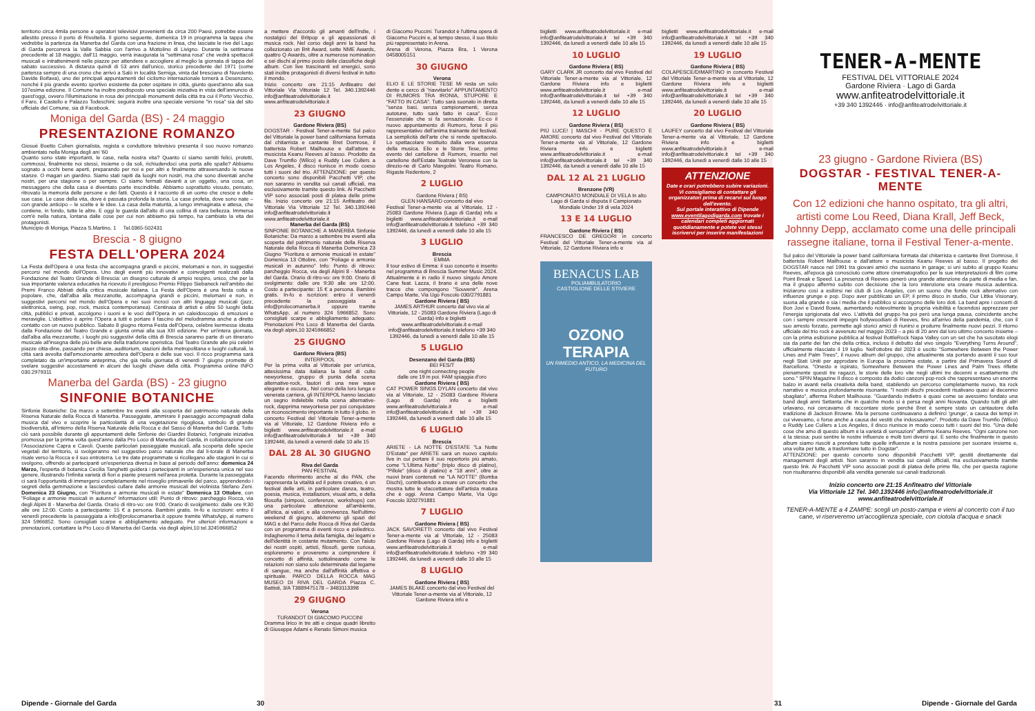territorio circa 4mila persone e operatori televisivi provenienti da circa 200 Paesi, potrebbe essere allestito presso il porto di Rivoltella. Il giorno seguente, domenica 19 in programma la tappa che vedrebbe la partenza da Manerba del Garda con una frazione in linea, che lasciate le rive del Lago di Garda percorrerà la Valle Sabbia con l'arrivo a Mottolino di Livigno. Durante la settimana precedente al 18 maggio, dall'11 maggio, verrà inaugurata la "settimana rosa" che vedrà spettacoli musicali e intrattenimenti nelle piazze per attendere e accogliere al meglio la giornata di tappa del sabato successivo. A distanza quindi di 53 anni dall'unico, storico precedente del 1971 (come partenza sempre di una crono che arrivò a Salò in località Serniga, vinta dal bresciano di Nuvolento Davide Boifava), uno dei principali appuntamenti del ciclismo internazionale tornerà a Desenzano, nonché il più grande evento sportivo esistente da poter ospitare in città, giunto quest'anno alla sua 107esima edizione. Il Comune ha inoltre predisposto una speciale iniziativa in vista dell'annuncio di quest'oggi, ovvero l'illuminazione in rosa dei principali monumenti della città tra cui il Porto Vecchio, il Faro, il Castello e Palazzo Todeschini; seguirà inoltre una speciale versione "in rosa" sia del sito ufficiale del Comune, sia di Facebook.
Moniga del Garda (BS) - 24 maggio
PRESENTAZIONE ROMANZO
Giosuè Boetto Cohen giornalista, regista e conduttore televisivo presenta il suo nuovo romanzo ambientato nella Moniga degli ani '60
Quanto sono state importanti, le case, nella nostra vita? Quanto ci siamo sentiti felici, protetti, commossi, finalmente noi stessi, insieme o da soli, richiudendoci una porta alle spalle? Abbiamo sognato a occhi bene aperti, preparando per noi e per altri e finalmente attraversando le nuove stanze. O magari un giardino. Siamo stati rapiti da luoghi non nostri, ma che sono diventati anche nostri, per una stagione o per sempre. Ci siamo fermati davanti a un oggetto, una cosa, un messaggero che della casa è diventato parte inscindibile. Abbiamo soprattutto vissuto, pensato, ritrovato la memoria delle persone e dei fatti. Questo è il racconto di un uomo che cresce e delle sue case. Le case della vita, dove è passata profonda la storia. Le case profeta, dove sono nate – con grande anticipo – le scelte e le idee. La casa della maturità, a lungo immaginata e attesa, che contiene, in fondo, tutte le altre. E oggi le guarda dall'alto di una collina di rara bellezza. Immersa com'è nella natura, lontana dalle cose per cui non abbiamo più tempo, ha cambiato la vita dei protagonisti.
Municipio di Moniga, Piazza S.Martino, 1 Tel.0365-502431
Brescia - 8 giugno
FESTA DELL'OPERA 2024
La Festa dell'Opera è una festa che accompagna grandi e piccini, melomani e non, in suggestivi percorsi nel mondo dell'Opera. Uno degli eventi più innovativi e coinvolgenti realizzati dalla Fondazione del Teatro Grande di Brescia: un disegno culturale di ampio respiro, unico, che per la sua importante valenza educativa ha ricevuto il prestigioso Premio Filippo Siebaneck nell'ambito dei Premi Franco Abbiati della critica musicale italiana. La Festa dell'Opera è una festa colta e popolare, che, dall'alba alla mezzanotte, accompagna grandi e piccini, melomani e non, in suggestivi percorsi nel mondo dell'Opera e nei suoi incroci con altri linguaggi musicali (jazz, elettronica, swing, pop, rock, musica contemporanea). Centinaia di artisti e oltre 50 luoghi della città, pubblici e privati, accolgono i suoni e le voci dell'Opera in un caleidoscopio di emozioni e meraviglie. L'obiettivo è aprire l'Opera a tutti e portare il fascino del melodramma anche a diretto contatto con un nuovo pubblico. Sabato 8 giugno ritorna Festa dell'Opera, celebre kermesse ideata dalla Fondazione del Teatro Grande e giunta ormai alla sua XIII edizione. Per un'intera giornata, dall'alba alla mezzanotte, i luoghi più suggestivi della città di Brescia saranno parte di un itinerario musicale all'insegna delle più belle arie della tradizione operistica. Dal Teatro Grande alle più celebri piazze citta-dine, passando per chiese, auditorium, stazioni della metropolitana e luoghi culturali, la città sarà avvolta dall'emozionante atmosfera dell'Opera e delle sue voci. Il ricco programma sarà completato da un'importante anteprima, che già nella giornata di venerdì 7 giugno promette di svelare suggestivi accostamenti in alcuni dei luoghi chiave della città. Programma online INFO 030.2979311
Manerba del Garda (BS) - 23 giugno
SINFONIE BOTANICHE
Sinfonie Botaniche: Da marzo a settembre tre eventi alla scoperta del patrimonio naturale della Riserva Naturale della Rocca di Manerba. Passeggiate, ammirare il paesaggio accompagnati dalla musica dal vivo e scoprire le particolarità di una vegetazione rigogliosa, simbolo di grande biodiversità, all'interno della Riserva Naturale della Rocca e del Sasso di Manerba del Garda. Tutto ciò sarà possibile durante gli appuntamenti delle Sinfonie dei Giardini Botanici, l'originale iniziativa promossa per la prima volta quest'anno dalla Pro Loco di Manerba del Garda, in collaborazione con l'Associazione Capra e Cavoli. Queste particolari passeggiate musicali, alla scoperta delle specie vegetali del territorio, si svolgeranno nel suggestivo parco naturale che dal li-torale di Manerba risale verso la Rocca e il suo entroterra. Le tre date programmate si ricollegano alle stagioni in cui si svolgono, offrendo ai partecipanti un'esperienza diversa in base al periodo dell'anno: domenica 24 Marzo, l'esperta di botanica Cecilia Tanghetti guiderà i partecipanti in un'esperienza unica nel suo genere, illustrando l'infinita varietà di fiori e piante presenti nell'area protetta. Durante la passeggiata ci sarà l'opportunità di immergersi completamente nel risveglio primaverile del parco, apprendendo i segreti della gemmazione e lasciandosi cullare dalle armonie musicali del violinista Stefano Zeni. Domenica 23 Giugno, con "Fioritura e armonie musicali in estate" Domenica 13 Ottobre, con "Foliage e armonie musicali in autunno" Informazioni utili: Punto di ritrovo: parcheggio Rocca, via degli Alpini 8 - Manerba del Garda. Orario di ritro-vo: ore 9:00. Orario di svolgimento: dalle ore 9:30 alle ore 12:00. Costo a partecipante: 15 € a persona. Bambini gratis. In-fo e iscrizioni: entro il venerdì precedente la passeggiata a info@prolocomanerba.it oppure tramite WhatsApp, al numero 324 5966852. Sono consigliati scarpe e abbigliamento adeguato. Per ulteriori informazioni e prenotazioni, contattare la Pro Loco di Manerba del Garda. via degli alpini,10 tel.3245966852
a mettere d'accordo gli amanti dell'indie, i nostalgici del Britpop e gli appassionati di musica rock. Nel corso degli anni la band ha collezionato un Brit Award, sette NME Awards, quattro Q Awards, oltre a numerose nomination e sei dischi al primo posto delle classifiche degli album. Con live trascinanti ed energici, sono stati inoltre protagonisti di diversi festival in tutto il mondo.
Inizio concerto ore 21:15 Anfiteatro del Vittoriale Via Vittoriale 12 Tel. 340.1392446 info@anfiteatrodelvittoriale.it www.anfiteatrodelvittoriale.it
23 GIUGNO
Gardone Riviera (BS)
DOGSTAR - Festival Tener-a-mente Sul palco del Vittoriale la power band californiana formata dal chitarrista e cantante Bret Domrose, il batterista Robert Mailhouse e dall'attore e musicista Keanu Reeves al basso. Prodotto da Dave Trumfio (Wilco) e Ruddy Lee Cullers a Los Angeles, il disco riunisce in modo coeso tutti i suoni del trio. ATTENZIONE: per questo concerto sono disponibili Pacchetti VIP, che non saranno in vendita sui canali ufficiali, ma esclusivamente tramite questo link. Ai Pacchetti VIP sono associati posti di platea delle prime file. Inizio concerto ore 21:15 Anfiteatro del Vittoriale Via Vittoriale 12 Tel. 340.1392446 info@anfiteatrodelvittoriale.it www.anfiteatrodelvittoriale.it
Manerba del Garda (BS)
SINFONIE BOTANICHE A MANERBA Sinfonie Botaniche: Da marzo a settembre tre eventi alla scoperta del patrimonio naturale della Riserva Naturale della Rocca di Manerba Domenica 23 Giugno "Fioritura e armonie musicali in estate" Domenica 13 Ottobre, con "Foliage e armonie musicali in autunno" Info: Punto di ritrovo: parcheggio Rocca, via degli Alpini 8 - Manerba del Garda. Orario di ritro-vo: ore 9:00. Orario di svolgimento: dalle ore 9:30 alle ore 12:00. Costo a partecipante: 15 € a persona. Bambini gratis. In-fo e iscrizioni: entro il venerdì precedente la passeggiata a info@prolocomanerba.it oppure tramite WhatsApp, al numero 324 5966852. Sono consigliati scarpe e abbigliamento adeguato. Prenotazioni Pro Loco di Manerba del Garda. via degli alpini,10 3245966852
25 GIUGNO
Gardone Riviera (BS)
INTERPOOL
Per la prima volta al Vittoriale per un'unica, attesissima data italiana la band di culto newyorkese, gruppo di punta della scena alternative-rock, fautori di una new wave elegante e oscura,. Nel corso della loro lunga e venerata carriera, gli INTERPOL hanno lasciato un segno indelebile nella scena alternative-rock, dapprima newyorkese per poi conquistare un riconoscimento importante in tutto il globo. in concerto Festival del Vittoriale Tener-a-mente via al Vittoriale, 12 Gardone Riviera info e biglietti www.anfiteatrodelvittoriale.it e-mail info@anfiteatrodelvittoriale.it tel +39 340 1392446, da lunedì a venerdì dalle 10 alle 15
DAL 28 AL 30 GIUGNO
Riva del Garda
PAN FESTIVAL
Facendo riferimento anche al dio PAN, che rappresenta la vitalità ed il potere creativo, è un festival delle arti, in particolare danza, teatro, poesia, musica, installazioni, visual arts, e della filosofia (simposi, conferenze, workshops) con una particolare attenzione all'ambiente, all'etica, ai valori, e alla convivenza. Nell'ultimo weekend di giugno, abiteremo gli spazi del MAG e del Parco delle Rocca di Riva del Garda con un programma di eventi ricco e poliedrico. Indagheremo il tema della famiglia, dei legami e dell'identità in costante mutamento. Con l'aiuto dei nostri ospiti, artisti, filosofi, gente curiosa, esploreremo e proveremo a comprendere il concetto di affinità, sottolineando come le relazioni non siano solo determinate dal legame di sangue, ma anche dall'affinità affettiva e spirituale. PARCO DELLA ROCCA MAG MUSEO DI RIVA DEL GARDA Piazza C. Battisti, 3/A T3889475178 – 3483113398
29 GIUGNO
Verona
TURANDOT DI GIACOMO PUCCINI
Dramma lirico in tre atti e cinque quadri libretto di Giuseppe Adami e Renato Simoni musica
di Giacomo Puccini. Turandot è l'ultima opera di Giacomo Puccini e, al tempo stesso, il suo titolo più rappresentato in Arena.
Arena di Verona, Piazza Bra, 1 Verona 0458005151
30 GIUGNO
Verona
ELIO E LE STORIE TESE Mi resta un solo dente e cerco di "riavvitarlo" APPUNTAMENTO DI RUMORS TRA IRONIA, STUPORE E "FATTO IN CASA". Tutto sarà suonato in diretta "senza basi, senza campionamenti, senza autotune, tutto sarà fatto in casa". Ecco l'essenziale che si fa sensazionale. Ec-co il nuovo appuntamento di Rumors, forse il più rappresentativo dell'anima trainante del festival. La semplicità dell'arte che si rende spettacolo. Lo spettacolare restituito dalla vera essenza della musica. Elio e le Storie Tese, primo evento del cartellone di Rumors, inserito nel cartellone dell'Estate Teatrale Veronese con la direzio-ne di Carlo Mangolini. Teatro Romano, Rigaste Redentore, 2
2 LUGLIO
Gardone Riviera ( BS)
GLEN HANSARD concerto dal vivo
Festival Tener-a-mente via al Vittoriale, 12 - 25083 Gardone Riviera (Lago di Garda) info e biglietti www.anfiteatrodelvittoriale.it e-mail info@anfiteatrodelvittoriale.it telefono +39 340 1392446, da lunedì a venerdì dalle 10 alle 15
3 LUGLIO
Brescia
EMMA
Il tour estivo di Emma: il suo concerto è inserito nel programma di Brescia Summer Music 2024. Attualmente è in radio il nuovo singolo Amore Cane feat. Lazza, il brano è una delle nove tracce che compongono "Souvenir". Arena Campo Marte, Via Ugo Foscolo 030/2791881
Gardone Riviera ( BS)
JAMES ARTHUR concerto dal vivo via al Vittoriale, 12 - 25083 Gardone Riviera (Lago di Garda) info e biglietti www.anfiteatrodelvittoriale.it e-mail info@anfiteatrodelvittoriale.it telefono +39 340 1392446, da lunedì a venerdì dalle 10 alle 15
5 LUGLIO
Desenzano del Garda (BS)
BEI FES/T
one night connecting people
dalle ore 19 in poi. FAM spiaggia d'oro
Gardone Riviera ( BS)
CAT POWER SINGS DYLAN concerto dal vivo via al Vittoriale, 12 - 25083 Gardone Riviera (Lago di Garda) info e biglietti www.anfiteatrodelvittoriale.it e-mail info@anfiteatrodelvittoriale.it tel +39 340 1392446, da lunedì a venerdì dalle 10 alle 15
6 LUGLIO
Brescia
ARIETE - LA NOTTE D'ESTATE "La Notte D'Estate" per ARIETE sarà un nuovo capitolo live in cui portare il suo repertorio più amato, come "L'Ultima Notte" (triplo disco di platino), "Pillole" (disco di platino) e "18 anni", oltre ai nuovi brani contenuti ne "LA NOTTE" (Bomba Dischi), contribuendo a creare un concerto che mostra tutte le sfaccettature dell'artista matura che è oggi. Arena Campo Marte, Via Ugo Foscolo 3202791881
7 LUGLIO
Gardone Riviera ( BS)
JACK SAVORETTI concerto dal vivo Festival Tener-a-mente via al Vittoriale, 12 - 25083 Gardone Riviera (Lago di Garda) info e biglietti www.anfiteatrodelvittoriale.it e-mail info@anfiteatrodelvittoriale.it telefono +39 340 1392446, da lunedì a venerdì dalle 10 alle 15
8 LUGLIO
Gardone Riviera ( BS)
JAMES BLAKE concerto dal vivo Festival del Vittoriale Tener-a-mente via al Vittoriale, 12 Gardone Riviera info e
biglietti www.anfiteatrodelvittoriale.it e-mail info@anfiteatrodelvittoriale.it tel +39 340 1392446, da lunedì a venerdì dalle 10 alle 15
10 LUGLIO
Gardone Riviera ( BS)
GARY CLARK JR concerto dal vivo Festival del Vittoriale Tener-a-mente via al Vittoriale, 12 Gardone Riviera info e biglietti www.anfiteatrodelvittoriale.it e-mail info@anfiteatrodelvittoriale.it tel +39 340 1392446, da lunedì a venerdì dalle 10 alle 15
12 LUGLIO
Gardone Riviera ( BS)
PIÙ LUCE! | MASCHI - PURE QUESTO È AMORE concerto dal vivo Festival del Vittoriale Tener-a-mente via al Vittoriale, 12 Gardone Riviera info e biglietti www.anfiteatrodelvittoriale.it e-mail info@anfiteatrodelvittoriale.it tel +39 340 1392446, da lunedì a venerdì dalle 10 alle 15
DAL 12 AL 21 LUGLIO
Brenzone (VR)
CAMPIONATO MONDIALE DI VELA In alto Lago di Garda si disputa il Campionato Mondiale Under 19 di vela 2024
13 E 14 LUGLIO
Gardone Riviera ( BS)
FRANCESCO DE GREGORI in concerto Festival del Vittoriale Tener-a-mente via al Vittoriale, 12 Gardone Riviera info e
BENACUS LAB
POLIAMBULATORIO
CASTIGLIONE DELLE STIVIERE
OZONO TERAPIA
UN RIMEDIO ANTICO, LA MEDICINA DEL FUTURO
biglietti www.anfiteatrodelvittoriale.it e-mail info@anfiteatrodelvittoriale.it tel +39 340 1392446, da lunedì a venerdì dalle 10 alle 15
19 LUGLIO
Gardone Riviera ( BS)
COLAPESCE/DIMARTINO in concerto Festival del Vittoriale Tener-a-mente via al Vittoriale, 12 Gardone Riviera info e biglietti www.anfiteatrodelvittoriale.it e-mail info@anfiteatrodelvittoriale.it tel +39 340 1392446, da lunedì a venerdì dalle 10 alle 15
20 LUGLIO
Gardone Riviera ( BS)
LAUFEY concerto dal vivo Festival del Vittoriale Tener-a-mente via al Vittoriale, 12 Gardone Riviera info e biglietti www.anfiteatrodelvittoriale.it e-mail info@anfiteatrodelvittoriale.it tel +39 340 1392446, da lunedì a venerdì dalle 10 alle 15
ATTENZIONE
Date e orari potrebbero subire variazioni. Vi consigliamo di contattare gli organizzatori prima di recarvi sul luogo dell'evento.
Sul portale interattivo di Dipende www.eventilagodigarda.com trovate i calendari completi aggiornati quotidianamente e potete voi stessi iscrivervi per inserire manifestazioni
TENER-A-MENTE
FESTIVAL DEL VITTORIALE 2024
Gardone Riviera · Lago di Garda
www.anfiteatrodelvittoriale.it
+39 340 1392446 · info@anfiteatrodelvittoriale.it
23 giugno - Gardone Riviera (BS)
DOGSTAR - FESTIVAL TENER-A-MENTE
Con 12 edizioni che hanno ospitato, tra gli altri, artisti come Lou Reed, Diana Krall, Jeff Beck, Johnny Depp, acclamato come una delle principali rassegne italiane, torna il Festival Tener-a-mente.
Sul palco del Vittoriale la power band californiana formata dal chitarrista e cantante Bret Domrose, il batterista Robert Mailhouse e dall'attore e musicista Keanu Reeves al basso. Il progetto dei DOGSTAR nasce nel 1991 tra giovani amici che suonano in garage; si unì subito al gruppo Keanu Reeves, all'epoca già conosciuto come attore cinematografico per le sue interpretazioni di film come Point Break e Speed. La presenza di Reeves generò una grande attenzione da parte di media e fan, ma il gruppo affermò subito con decisione che la loro intenzione era creare musica autentica. Iniziarono così a esibirsi nei club di Los Angeles, con un suono che fonde rock alternativo con influenze grunge e pop. Dopo aver pubblicato un EP, il primo disco in studio, Our Littke Visionary, suona alla grande e sia i media che il pubblico si accorgono delle loro doti. La band apre i concerti di Bon Jovi e David Bowie, aumentando notevolmente la propria visibilità e facendosi apprezzare per l'energia sprigionata dal vivo. L'attività del gruppo ha poi però una lunga pausa, coincidente anche con i sempre crescenti impegni hollywoodiani di Reeves, fino all'arrivo della pandemia, che, con il suo arresto forzato, permette agli storici amici di riunirsi e produrre finalmente nuovi pezzi. Il ritorno ufficiale del trio rock è avvenuto nel maggio 2023 – a più di 20 anni dal loro ultimo concerto insieme – con la prima esibizione pubblica al festival BottleRock Napa Valley con un set che ha suscitato elogi sia da parte dei fan che della critica, incluso il debutto dal vivo singolo "Everything Turns Around", ufficialmente rilasciato il 19 luglio. Nell'ottobre del 2023 è uscito "Somewhere Between the Power Lines and Palm Trees", il nuovo album del gruppo, che attualmente sta portando avanti il suo tour negli Stati Uniti per approdare in Europa la prossima estate, a partire dal Primavera Sound di Barcellona. "Onesto e ispirato, Somewhere Between the Power Lines and Palm Trees riflette pienamente questi tre ragazzi, le storie delle loro vite negli ultimi tre decenni e esattamente chi sono." SPIN Magazine Il disco è composto da dodici canzoni pop-rock che rappresentano un enorme balzo in avanti nella creatività della band, stabilendo un percorso completamente nuovo, tra rock narrativo e musica profondamente risonante. "I nostri dischi precedenti risalivano quasi al decennio sbagliato", afferma Robert Mailhouse. "Guardando indietro è quasi come se avessimo fondato una band degli anni Settanta che in qualche modo si è persa negli anni Novanta. Quando tutti gli altri urlavano, noi cercavamo di raccontare storie perché Bret è sempre stato un cantautore della tradizione di Jackson Browne. Ma le persone continuavano a definirci 'grunge', a causa dei tempi in cui vivevamo, o forse anche a causa dei vestiti che indossavamo". Prodotto da Dave Trumfio (Wilco) e Ruddy Lee Cullers a Los Angeles, il disco riunisce in modo coeso tutti i suoni del trio. "Una delle cose che amo di questo album è la varietà di sensazioni" afferma Keanu Reeves. "Ogni canzone non è la stessa: puoi sentire le nostre influenze e molti toni diversi qui. E sento che finalmente in questo album siamo riusciti a prendere tutte quelle influenze e la nostra passione per suonare insieme e, una volta per tutte, a trasformare tutto in Dogstar".
ATTENZIONE: per questo concerto sono disponibili Pacchetti VIP, gestiti direttamente dal management degli artisti. Non saranno in vendita sui canali ufficiali, ma esclusivamente tramite questo link. Ai Pacchetti VIP sono associati posti di platea delle prime file, che per questa ragione non risulteranno disponibili alla vendita generale sui canali tradizionali.
Inizio concerto ore 21:15 Anfiteatro del Vittoriale
Via Vittoriale 12 Tel. 340.1392446 info@anfiteatrodelvittoriale.it
www.anfiteatrodelvittoriale.it
TENER-A-MENTE a 4 ZAMPE: scegli un posto-zampa e vieni al concerto con il tuo cane, vi riserveremo un'accoglienza speciale, con ciotola d'acqua e snack
Dipende - Giornale del Garda 30 31 Dipende - Giornale del Garda